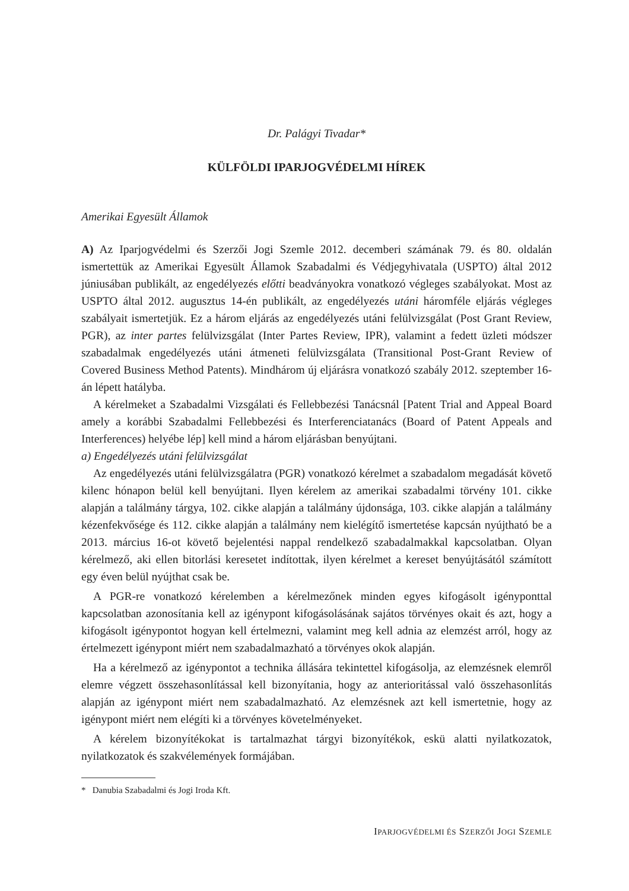Dr. Palágyi Tivadar*
KÜLFÖLDI IPARJOGVÉDELMI HÍREK
Amerikai Egyesült Államok
A) Az Iparjogvédelmi és Szerzői Jogi Szemle 2012. decemberi számának 79. és 80. oldalán ismertettük az Amerikai Egyesült Államok Szabadalmi és Védjegyhivatala (USPTO) által 2012 júniusában publikált, az engedélyezés előtti beadványokra vonatkozó végleges szabályokat. Most az USPTO által 2012. augusztus 14-én publikált, az engedélyezés utáni háromféle eljárás végleges szabályait ismertetjük. Ez a három eljárás az engedélyezés utáni felülvizsgálat (Post Grant Review, PGR), az inter partes felülvizsgálat (Inter Partes Review, IPR), valamint a fedett üzleti módszer szabadalmak engedélyezés utáni átmeneti felülvizsgálata (Transitional Post-Grant Review of Covered Business Method Patents). Mindhárom új eljárásra vonatkozó szabály 2012. szeptember 16-án lépett hatályba.
A kérelmeket a Szabadalmi Vizsgálati és Fellebbezési Tanácsnál [Patent Trial and Appeal Board amely a korábbi Szabadalmi Fellebbezési és Interferenciatanács (Board of Patent Appeals and Interferences) helyébe lép] kell mind a három eljárásban benyújtani.
a) Engedélyezés utáni felülvizsgálat
Az engedélyezés utáni felülvizsgálatra (PGR) vonatkozó kérelmet a szabadalom megadását követő kilenc hónapon belül kell benyújtani. Ilyen kérelem az amerikai szabadalmi törvény 101. cikke alapján a találmány tárgya, 102. cikke alapján a találmány újdonsága, 103. cikke alapján a találmány kézenfekvősége és 112. cikke alapján a találmány nem kielégítő ismertetése kapcsán nyújtható be a 2013. március 16-ot követő bejelentési nappal rendelkező szabadalmakkal kapcsolatban. Olyan kérelmező, aki ellen bitorlási keresetet indítottak, ilyen kérelmet a kereset benyújtásától számított egy éven belül nyújthat csak be.
A PGR-re vonatkozó kérelemben a kérelmezőnek minden egyes kifogásolt igényponttal kapcsolatban azonosítania kell az igénypont kifogásolásának sajátos törvényes okait és azt, hogy a kifogásolt igénypontot hogyan kell értelmezni, valamint meg kell adnia az elemzést arról, hogy az értelmezett igénypont miért nem szabadalmazható a törvényes okok alapján.
Ha a kérelmező az igénypontot a technika állására tekintettel kifogásolja, az elemzésnek elemről elemre végzett összehasonlítással kell bizonyítania, hogy az anterioritással való összehasonlítás alapján az igénypont miért nem szabadalmazható. Az elemzésnek azt kell ismertetnie, hogy az igénypont miért nem elégíti ki a törvényes követelményeket.
A kérelem bizonyítékokat is tartalmazhat tárgyi bizonyítékok, eskü alatti nyilatkozatok, nyilatkozatok és szakvélemények formájában.
* Danubia Szabadalmi és Jogi Iroda Kft.
IPARJOGVÉDELMI ÉS SZERZŐI JOGI SZEMLE